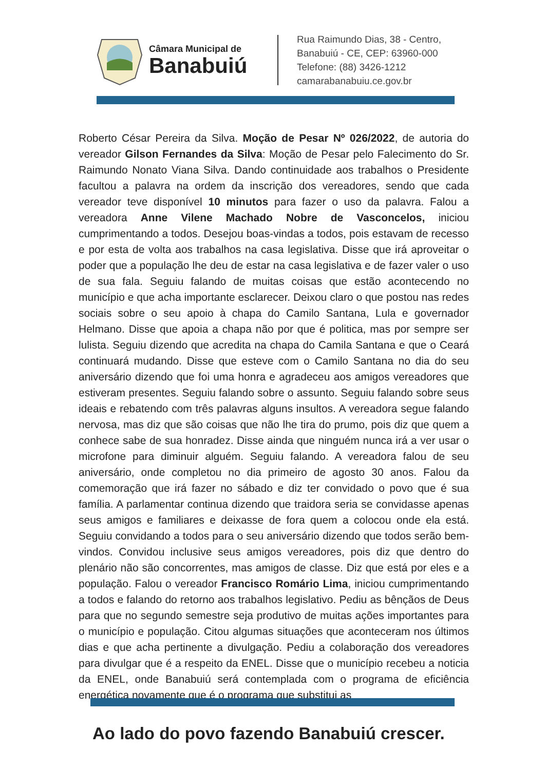Câmara Municipal de
Banabuiú
Rua Raimundo Dias, 38 - Centro,
Banabuiú - CE, CEP: 63960-000
Telefone: (88) 3426-1212
camarabanabuiu.ce.gov.br
Roberto César Pereira da Silva. Moção de Pesar Nº 026/2022, de autoria do vereador Gilson Fernandes da Silva: Moção de Pesar pelo Falecimento do Sr. Raimundo Nonato Viana Silva. Dando continuidade aos trabalhos o Presidente facultou a palavra na ordem da inscrição dos vereadores, sendo que cada vereador teve disponível 10 minutos para fazer o uso da palavra. Falou a vereadora Anne Vilene Machado Nobre de Vasconcelos, iniciou cumprimentando a todos. Desejou boas-vindas a todos, pois estavam de recesso e por esta de volta aos trabalhos na casa legislativa. Disse que irá aproveitar o poder que a população lhe deu de estar na casa legislativa e de fazer valer o uso de sua fala. Seguiu falando de muitas coisas que estão acontecendo no município e que acha importante esclarecer. Deixou claro o que postou nas redes sociais sobre o seu apoio à chapa do Camilo Santana, Lula e governador Helmano. Disse que apoia a chapa não por que é politica, mas por sempre ser lulista. Seguiu dizendo que acredita na chapa do Camila Santana e que o Ceará continuará mudando. Disse que esteve com o Camilo Santana no dia do seu aniversário dizendo que foi uma honra e agradeceu aos amigos vereadores que estiveram presentes. Seguiu falando sobre o assunto. Seguiu falando sobre seus ideais e rebatendo com três palavras alguns insultos. A vereadora segue falando nervosa, mas diz que são coisas que não lhe tira do prumo, pois diz que quem a conhece sabe de sua honradez. Disse ainda que ninguém nunca irá a ver usar o microfone para diminuir alguém. Seguiu falando. A vereadora falou de seu aniversário, onde completou no dia primeiro de agosto 30 anos. Falou da comemoração que irá fazer no sábado e diz ter convidado o povo que é sua família. A parlamentar continua dizendo que traidora seria se convidasse apenas seus amigos e familiares e deixasse de fora quem a colocou onde ela está. Seguiu convidando a todos para o seu aniversário dizendo que todos serão bem-vindos. Convidou inclusive seus amigos vereadores, pois diz que dentro do plenário não são concorrentes, mas amigos de classe. Diz que está por eles e a população. Falou o vereador Francisco Romário Lima, iniciou cumprimentando a todos e falando do retorno aos trabalhos legislativo. Pediu as bênçãos de Deus para que no segundo semestre seja produtivo de muitas ações importantes para o município e população. Citou algumas situações que aconteceram nos últimos dias e que acha pertinente a divulgação. Pediu a colaboração dos vereadores para divulgar que é a respeito da ENEL. Disse que o município recebeu a noticia da ENEL, onde Banabuiú será contemplada com o programa de eficiência energética novamente que é o programa que substitui as
Ao lado do povo fazendo Banabuiú crescer.